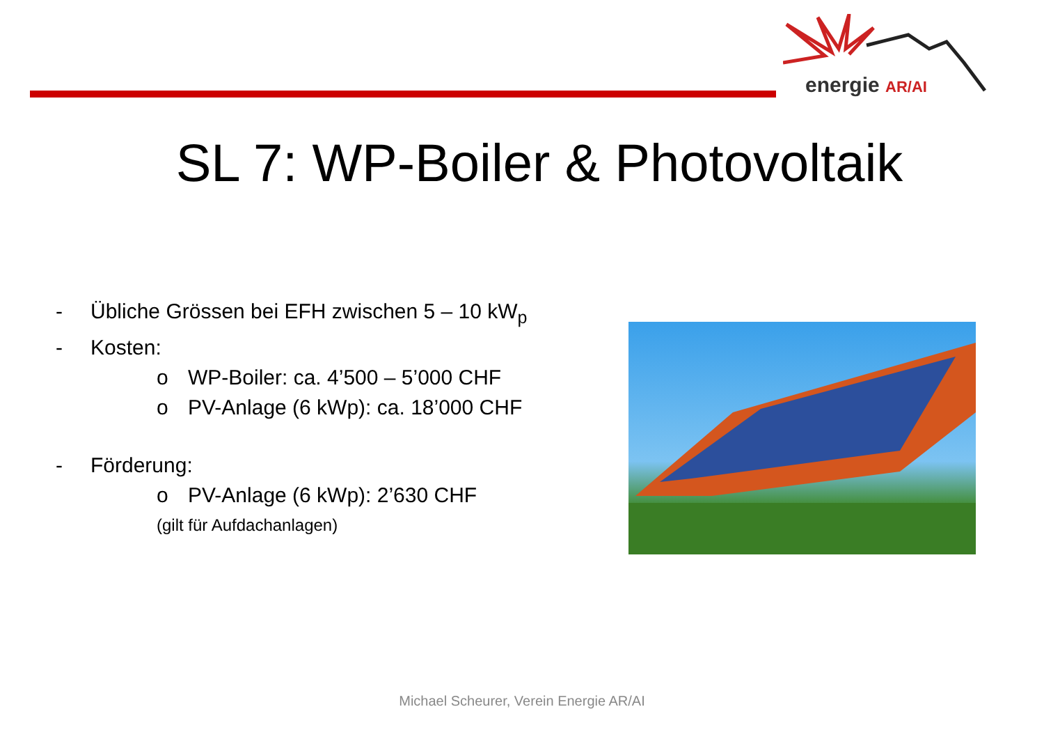energie AR/AI
SL 7: WP-Boiler & Photovoltaik
- Übliche Grössen bei EFH zwischen 5 – 10 kW<sub>p</sub>
- Kosten:
o WP-Boiler: ca. 4’500 – 5’000 CHF
o PV-Anlage (6 kWp): ca. 18’000 CHF
- Förderung:
o PV-Anlage (6 kWp): 2’630 CHF
(gilt für Aufdachanlagen)
Michael Scheurer, Verein Energie AR/AI